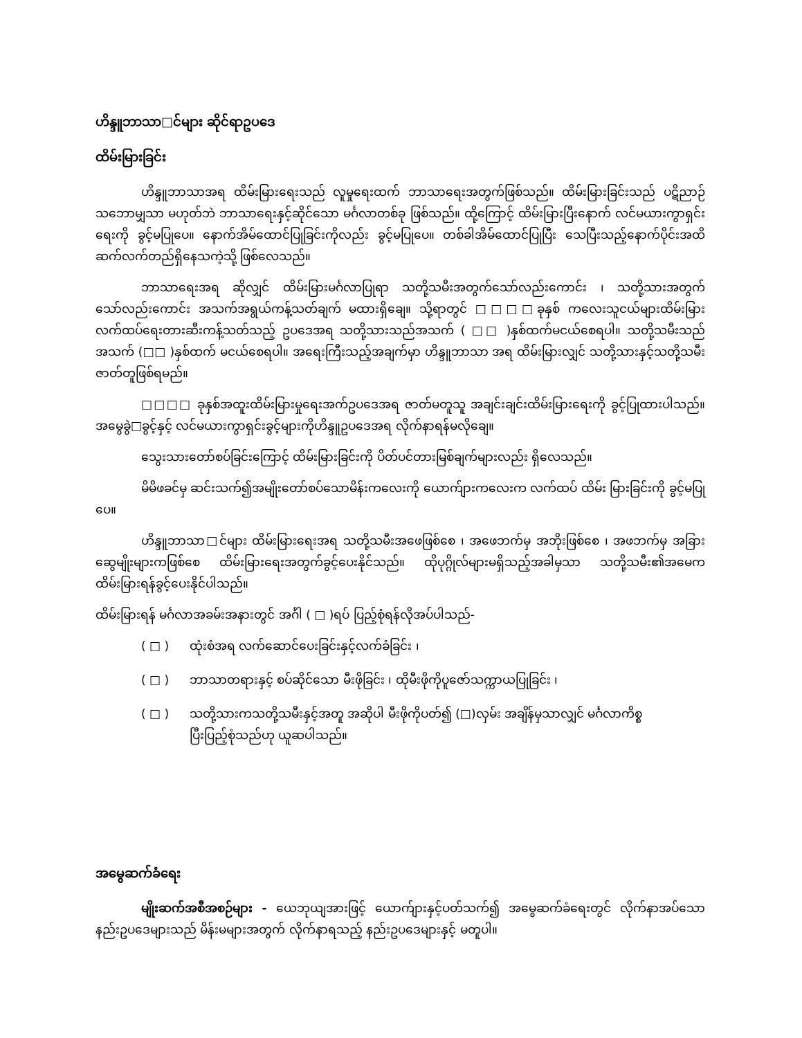ဟိန္ဒူဘာသာ□င်များ ဆိုင်ရာဥပဒေ
ထိမ်းမြားခြင်း
ဟိန္ဒူဘာသာအရ ထိမ်းမြားရေးသည် လူမှုရေးထက် ဘာသာရေးအတွက်ဖြစ်သည်။ ထိမ်းမြားခြင်းသည် ပဋိညာဉ်သဘောမျှသာ မဟုတ်ဘဲ ဘာသာရေးနှင့်ဆိုင်သော မင်္ဂလာတစ်ခု ဖြစ်သည်။ ထို့ကြောင့် ထိမ်းမြားပြီးနောက် လင်မယားကွာရှင်းရေးကို ခွင့်မပြုပေ။ နောက်အိမ်ထောင်ပြုခြင်းကိုလည်း ခွင့်မပြုပေ။ တစ်ခါအိမ်ထောင်ပြုပြီး သေပြီးသည့်နောက်ပိုင်းအထိ ဆက်လက်တည်ရှိနေသကဲ့သို့ ဖြစ်လေသည်။
ဘာသာရေးအရ ဆိုလျှင် ထိမ်းမြားမင်္ဂလာပြုရာ သတို့သမီးအတွက်သော်လည်းကောင်း ၊ သတို့သားအတွက်သော်လည်းကောင်း အသက်အရွယ်ကန့်သတ်ချက် မထားရှိချေ။ သို့ရာတွင် □□□□ခုနှစ် ကလေးသူငယ်များထိမ်းမြားလက်ထပ်ရေးတားဆီးကန့်သတ်သည့် ဥပဒေအရ သတို့သားသည်အသက် ( □□ )နှစ်ထက်မငယ်စေရပါ။ သတို့သမီးသည် အသက် (□□ )နှစ်ထက် မငယ်စေရပါ။ အရေးကြီးသည့်အချက်မှာ ဟိန္ဒူဘာသာ အရ ထိမ်းမြားလျှင် သတို့သားနှင့်သတို့သမီးဇာတ်တူဖြစ်ရမည်။
□□□□ ခုနှစ်အထူးထိမ်းမြားမှုရေးအက်ဥပဒေအရ ဇာတ်မတူသူ အချင်းချင်းထိမ်းမြားရေးကို ခွင့်ပြုထားပါသည်။ အမွေခွဲ□ခွင့်နှင့် လင်မယားကွာရှင်းခွင့်များကိုဟိန္ဒူဥပဒေအရ လိုက်နာရန်မလိုချေ။
သွေးသားတော်စပ်ခြင်းကြောင့် ထိမ်းမြားခြင်းကို ပိတ်ပင်တားမြစ်ချက်များလည်း ရှိလေသည်။
မိမိဖခင်မှ ဆင်းသက်၍အမျိုးတော်စပ်သောမိန်းကလေးကို ယောက်ျားကလေးက လက်ထပ် ထိမ်း မြားခြင်းကို ခွင့်မပြုပေ။
ဟိန္ဒူဘာသာ□င်များ ထိမ်းမြားရေးအရ သတို့သမီးအဖေဖြစ်စေ ၊ အဖေဘက်မှ အဘိုးဖြစ်စေ ၊ အဖဘက်မှ အခြားဆွေမျိုးများကဖြစ်စေ ထိမ်းမြားရေးအတွက်ခွင့်ပေးနိုင်သည်။ ထိုပုဂ္ဂိုလ်များမရှိသည့်အခါမှသာ သတို့သမီး၏အမေက ထိမ်းမြားရန်ခွင့်ပေးနိုင်ပါသည်။
ထိမ်းမြားရန် မင်္ဂလာအခမ်းအနားတွင် အင်္ဂါ ( □ )ရပ် ပြည့်စုံရန်လိုအပ်ပါသည်-
( □ ) ထုံးစံအရ လက်ဆောင်ပေးခြင်းနှင့်လက်ခံခြင်း ၊
( □ ) ဘာသာတရားနှင့် စပ်ဆိုင်သော မီးဖိုခြင်း ၊ ထိုမီးဖိုကိုပူဇော်သက္ကာယပြုခြင်း ၊
( □ ) သတို့သားကသတို့သမီးနှင့်အတူ အဆိုပါ မီးဖိုကိုပတ်၍ (□)လှမ်း အချိန်မှသာလျှင် မင်္ဂလာကိစ္စ ပြီးပြည့်စုံသည်ဟု ယူဆပါသည်။
အမွေဆက်ခံရေး
မျိုးဆက်အစီအစဉ်များ - ယေဘုယျအားဖြင့် ယောက်ျားနှင့်ပတ်သက်၍ အမွေဆက်ခံရေးတွင် လိုက်နာအပ်သော နည်းဥပဒေများသည် မိန်းမများအတွက် လိုက်နာရသည့် နည်းဥပဒေများနှင့် မတူပါ။